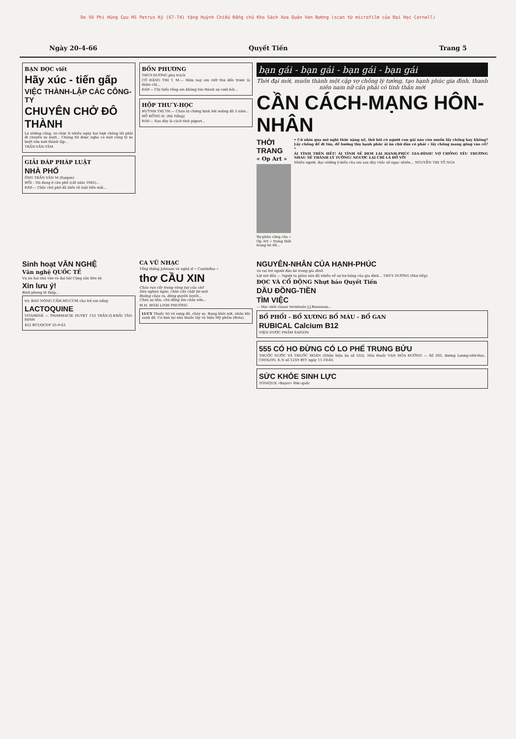Do Võ Phi Hùng Cựu HS Petrus Ký (67-74) tặng Huỳnh Chiếu Đẳng chủ Kho Sách Xưa Quán Ven Đường (scan từ microfilm của Đại Học Cornell)
Ngày 20-4-66 Quyết Tiến Trang 5
BẠN ĐỌC viết
Hãy xúc - tiến gấp
VIỆC THÀNH-LẬP CÁC CÔNG-TY
CHUYÊN CHỞ ĐÔ THÀNH
Là những công, tư chức ít nhiều ngày hai lượt chúng tôi phải đi chuyến xe buýt... Chúng tôi được nghe có một công ty xe buýt vừa mới thành lập...
TRẦN-VĂN-TÂM
GIẢI ĐÁP PHÁP LUẬT
NHÀ PHỐ
ÔNG TRẦN VĂN M (Saigon)
HỎI : Tôi đang ở căn phố (cất năm 1945)...
ĐÁP.— Chắc chủ phố đã hiểu rõ luật tiền mãi...
BỐN PHƯƠNG
THÙY-DƯƠNG phụ trách
CÔ ĐẶNG THỊ T. M.— Hôm nay em viết thư đến trước là thăm chị...
ĐÁP.— Chị hiểu rằng em không tán thành sự cưới hỏi...
HỘP THƯ Y-HỌC
HUỲNH THỊ TH.— Cháu bị chứng bịnh hôi miệng đã 5 năm...
HỒ HỒNG H. (Đà Nẵng)
ĐÁP.— Sau đây là cách tính pigoet...
bạn gái - bạn gái - bạn gái - bạn gái
Thời đại mới, muốn thành một cặp vợ chồng lý tưởng, tạo hạnh phúc gia đình, thanh niên nam nữ cần phải có tinh thần mới
CẦN CÁCH-MẠNG HÔN-NHÂN
THỜI TRANG
« Op Art »
Sự phản công của « Op Art » trong thời trang hè 66...
• Cứ nhìn qua mớ nghi thức nặng nề, thử hỏi có người con gái nào còn muốn lấy chồng hay không? Lấy chồng để đi tìm, để hưởng thụ hạnh phúc ái ân chứ đâu có phải « lấy chồng mang gông vào cổ? »
ÁI TÌNH TRÊN HẾT! ÁI TÌNH SẼ ĐEM LẠI HẠNH-PHÚC GIA-ĐÌNH! VỢ CHỒNG YÊU THƯƠNG NHAU SẼ THÀNH LÝ TƯỞNG! NGƯỢC LẠI CHỈ LÀ ĐỔ VỠ!
Nhiều người, đọc những ý-kiến của em sau đây chắc sẽ ngạc nhiên... NGUYỄN THỊ TỐ NGA
Sinh hoạt VĂN NGHỆ
Văn nghệ QUỐC TẾ
Vụ án hai nhà văn và đại hội Cộng sản liên xô
Xin lưu ý!
Bịnh phong tê thấp...
trị: BAN NÓNG CẢM.HO.CÚM của trẻ em uống
LACTOQUINE
VITAMINÉ — PHARMACIE DUYỆT 133 TRẦN-Q-KHẢI TÂN-ĐỊNH
422 BYT/QCDP 25-9-63
CA VŨ NHẠC
Tổng thống Johnson và nghệ sĩ « Cantinflas »
thơ CẦU XIN
Cháu run rẩy trong vòng tay của chồ
Dâu nghẹn ngào, chân cẩn chặt bờ môi
Buông cháu ra, đừng quyến luyến...
Cháu sợ lắm, chú đừng ôm cháu nữa...
M.H. HOÀI LINH PHƯƠNG
LUCY Thuốc trị vú sưng đỏ, chảy sẹ. Bụng khỏi nứt, nhăn khi sanh đẻ. Có bán tại nhà thuốc tây và hiệu Mỹ phẩm (Beta).
NGUYÊN-NHÂN CỦA HẠNH-PHÚC
và vai trò người đàn bà trong gia đình
Lời nói đầu — Người ta phàn nàn đã nhiều về sự hư hỏng của gia đình... THÙY DƯƠNG (Mai tiếp)
ĐỌC VÀ CỔ ĐỘNG Nhựt báo Quyết Tiến
DẦU ĐỒNG-TIỀN
TÌM VIỆC
— Học sinh classe terminale J.J.Rousseau...
BỔ PHỔI - BỔ XƯƠNG BỔ MÁU - BỔ GAN
RUBICAL Calcium B12
VIỆN DƯỢC PHẨM SAIGON
555 CÓ HO ĐỪNG CÓ LO PHẾ TRUNG BỬU
THUỐC NƯỚC VÀ THUỐC HOÀN (Nhãn hiệu ba số 555). Nhà thuốc VẠN HÒA ĐƯỜNG — Số 203, đường Lương-nhữ-Học, CHOLON. K.N số 1259 BYT ngày 11-10-65
SỨC KHỎE SINH LỰC
TONIQUE »Bayer« Đức-quốc